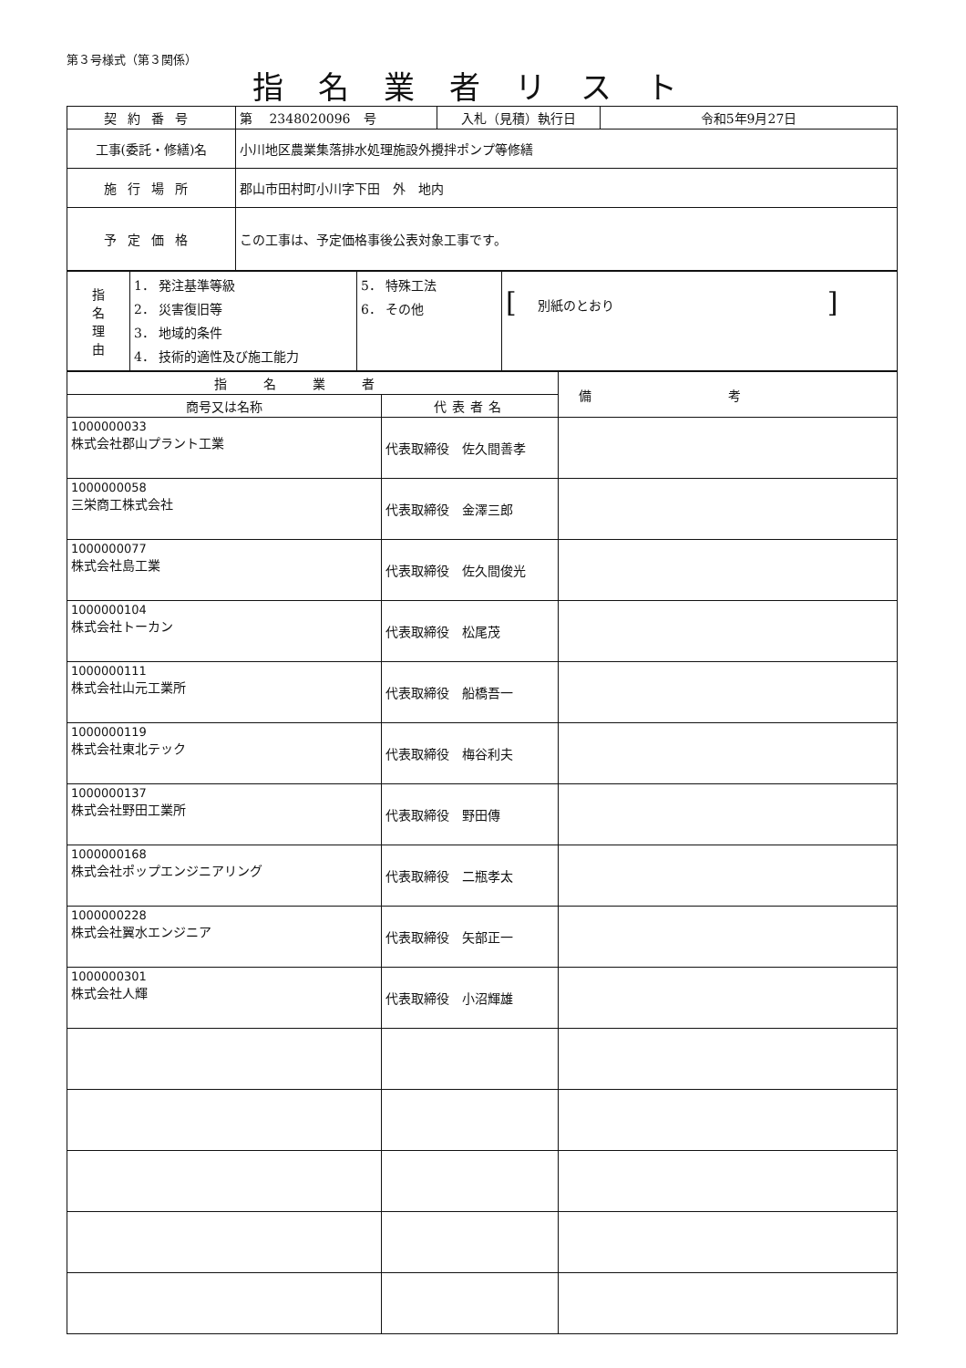第３号様式（第３関係）
指名業者リスト
| 契約番号 | 第 2348020096 号 | 入札（見積）執行日 | 令和5年9月27日 |
| 工事(委託・修繕)名 | 小川地区農業集落排水処理施設外攪拌ポンプ等修繕 | | |
| 施行場所 | 郡山市田村町小川字下田 外 地内 | | |
| 予定価格 | この工事は、予定価格事後公表対象工事です。 | | |
| 指 名 理 由 | 1． 発注基準等級 2． 災害復旧等 3． 地域的条件 4． 技術的適性及び施工能力 | 5． 特殊工法 6． その他 | [ 別紙のとおり ] |
| 指名業者 | | 備考 |
| --- | --- | --- |
| 商号又は名称 | 代表者名 | |
| 1000000033 株式会社郡山プラント工業 | 代表取締役 佐久間善孝 | |
| 1000000058 三栄商工株式会社 | 代表取締役 金澤三郎 | |
| 1000000077 株式会社島工業 | 代表取締役 佐久間俊光 | |
| 1000000104 株式会社トーカン | 代表取締役 松尾茂 | |
| 1000000111 株式会社山元工業所 | 代表取締役 船橋吾一 | |
| 1000000119 株式会社東北テック | 代表取締役 梅谷利夫 | |
| 1000000137 株式会社野田工業所 | 代表取締役 野田傳 | |
| 1000000168 株式会社ポップエンジニアリング | 代表取締役 二瓶孝太 | |
| 1000000228 株式会社翼水エンジニア | 代表取締役 矢部正一 | |
| 1000000301 株式会社人輝 | 代表取締役 小沼輝雄 | |